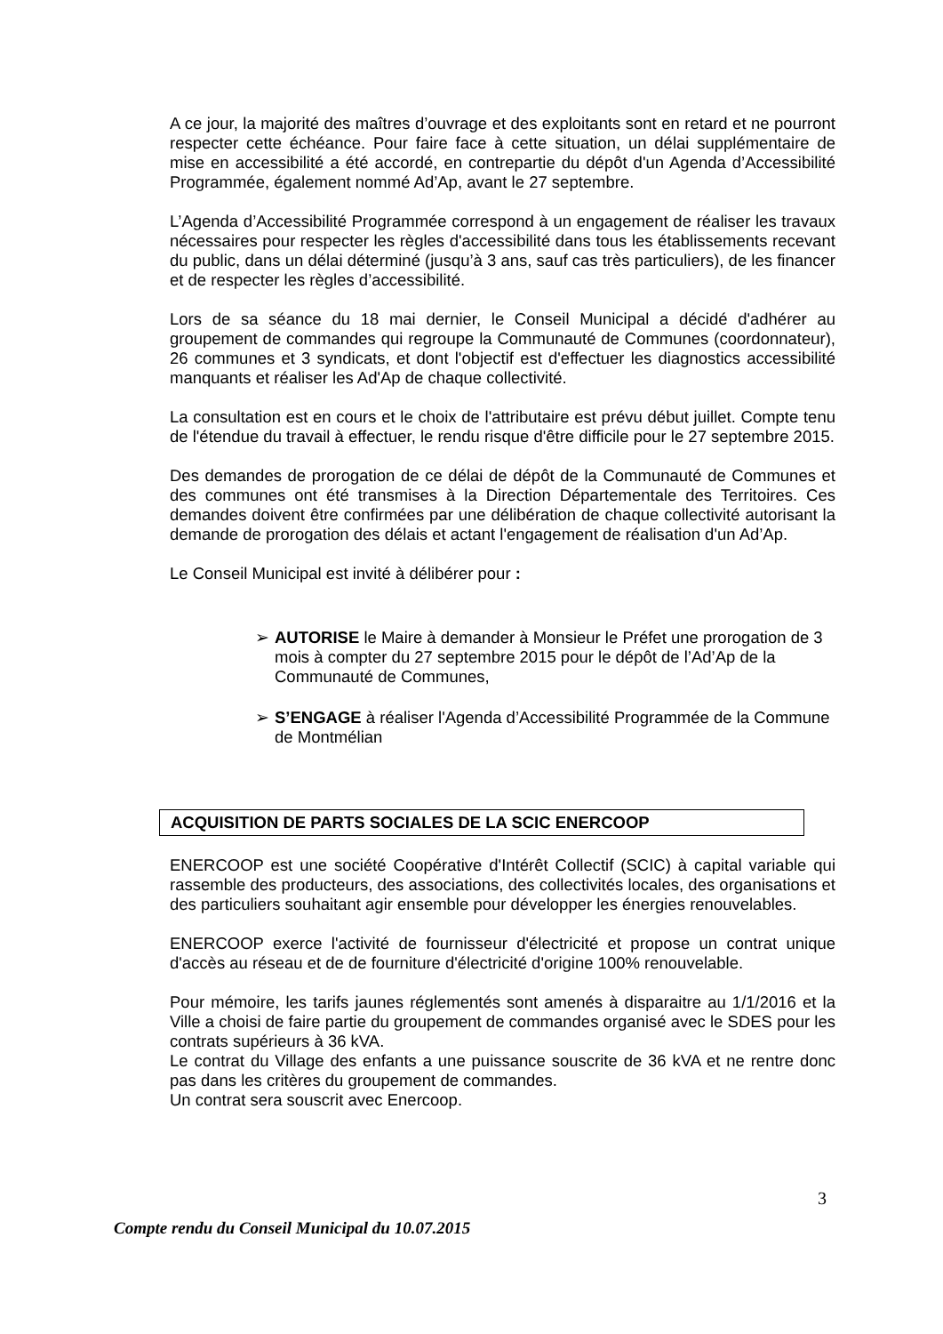A ce jour, la majorité des maîtres d’ouvrage et des exploitants sont en retard et ne pourront respecter cette échéance. Pour faire face à cette situation, un délai supplémentaire de mise en accessibilité a été accordé, en contrepartie du dépôt d'un Agenda d’Accessibilité Programmée, également nommé Ad’Ap, avant le 27 septembre.
L’Agenda d’Accessibilité Programmée correspond à un engagement de réaliser les travaux nécessaires pour respecter les règles d'accessibilité dans tous les établissements recevant du public, dans un délai déterminé (jusqu’à 3 ans, sauf cas très particuliers), de les financer et de respecter les règles d’accessibilité.
Lors de sa séance du 18 mai dernier, le Conseil Municipal a décidé d'adhérer au groupement de commandes qui regroupe la Communauté de Communes (coordonnateur), 26 communes et 3 syndicats, et dont l'objectif est d'effectuer les diagnostics accessibilité manquants et réaliser les Ad'Ap de chaque collectivité.
La consultation est en cours et le choix de l'attributaire est prévu début juillet. Compte tenu de l'étendue du travail à effectuer, le rendu risque d'être difficile pour le 27 septembre 2015.
Des demandes de prorogation de ce délai de dépôt de la Communauté de Communes et des communes ont été transmises à la Direction Départementale des Territoires. Ces demandes doivent être confirmées par une délibération de chaque collectivité autorisant la demande de prorogation des délais et actant l'engagement de réalisation d'un Ad’Ap.
Le Conseil Municipal est invité à délibérer pour :
➢ AUTORISE le Maire à demander à Monsieur le Préfet une prorogation de 3 mois à compter du 27 septembre 2015 pour le dépôt de l’Ad’Ap de la Communauté de Communes,
➢ S’ENGAGE à réaliser l'Agenda d’Accessibilité Programmée de la Commune de Montmélian
ACQUISITION DE PARTS SOCIALES DE LA SCIC ENERCOOP
ENERCOOP est une société Coopérative d'Intérêt Collectif (SCIC) à capital variable qui rassemble des producteurs, des associations, des collectivités locales, des organisations et des particuliers souhaitant agir ensemble pour développer les énergies renouvelables.
ENERCOOP exerce l'activité de fournisseur d'électricité et propose un contrat unique d'accès au réseau et de de fourniture d'électricité d'origine 100% renouvelable.
Pour mémoire, les tarifs jaunes réglementés sont amenés à disparaitre au 1/1/2016 et la Ville a choisi de faire partie du groupement de commandes organisé avec le SDES pour les contrats supérieurs à 36 kVA.
Le contrat du Village des enfants a une puissance souscrite de 36 kVA et ne rentre donc pas dans les critères du groupement de commandes.
Un contrat sera souscrit avec Enercoop.
3
Compte rendu du Conseil Municipal du 10.07.2015